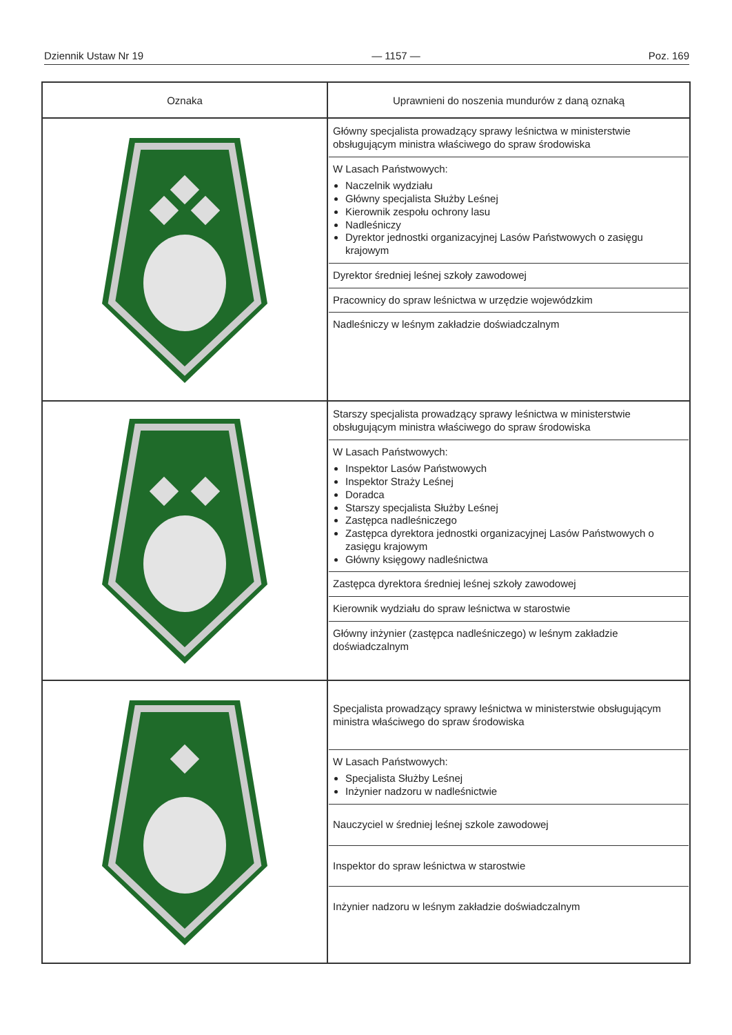Dziennik Ustaw Nr 19 — 1157 — Poz. 169
| Oznaka | Uprawnieni do noszenia mundurów z daną oznaką |
| --- | --- |
| | Główny specjalista prowadzący sprawy leśnictwa w ministerstwie obsługującym ministra właściwego do spraw środowiska W Lasach Państwowych: Naczelnik wydziału Główny specjalista Służby Leśnej Kierownik zespołu ochrony lasu Nadleśniczy Dyrektor jednostki organizacyjnej Lasów Państwowych o zasięgu krajowym Dyrektor średniej leśnej szkoły zawodowej Pracownicy do spraw leśnictwa w urzędzie wojewódzkim Nadleśniczy w leśnym zakładzie doświadczalnym |
| | Starszy specjalista prowadzący sprawy leśnictwa w ministerstwie obsługującym ministra właściwego do spraw środowiska W Lasach Państwowych: Inspektor Lasów Państwowych Inspektor Straży Leśnej Doradca Starszy specjalista Służby Leśnej Zastępca nadleśniczego Zastępca dyrektora jednostki organizacyjnej Lasów Państwowych o zasięgu krajowym Główny księgowy nadleśnictwa Zastępca dyrektora średniej leśnej szkoły zawodowej Kierownik wydziału do spraw leśnictwa w starostwie Główny inżynier (zastępca nadleśniczego) w leśnym zakładzie doświadczalnym |
| | Specjalista prowadzący sprawy leśnictwa w ministerstwie obsługującym ministra właściwego do spraw środowiska W Lasach Państwowych: Specjalista Służby Leśnej Inżynier nadzoru w nadleśnictwie Nauczyciel w średniej leśnej szkole zawodowej Inspektor do spraw leśnictwa w starostwie Inżynier nadzoru w leśnym zakładzie doświadczalnym |